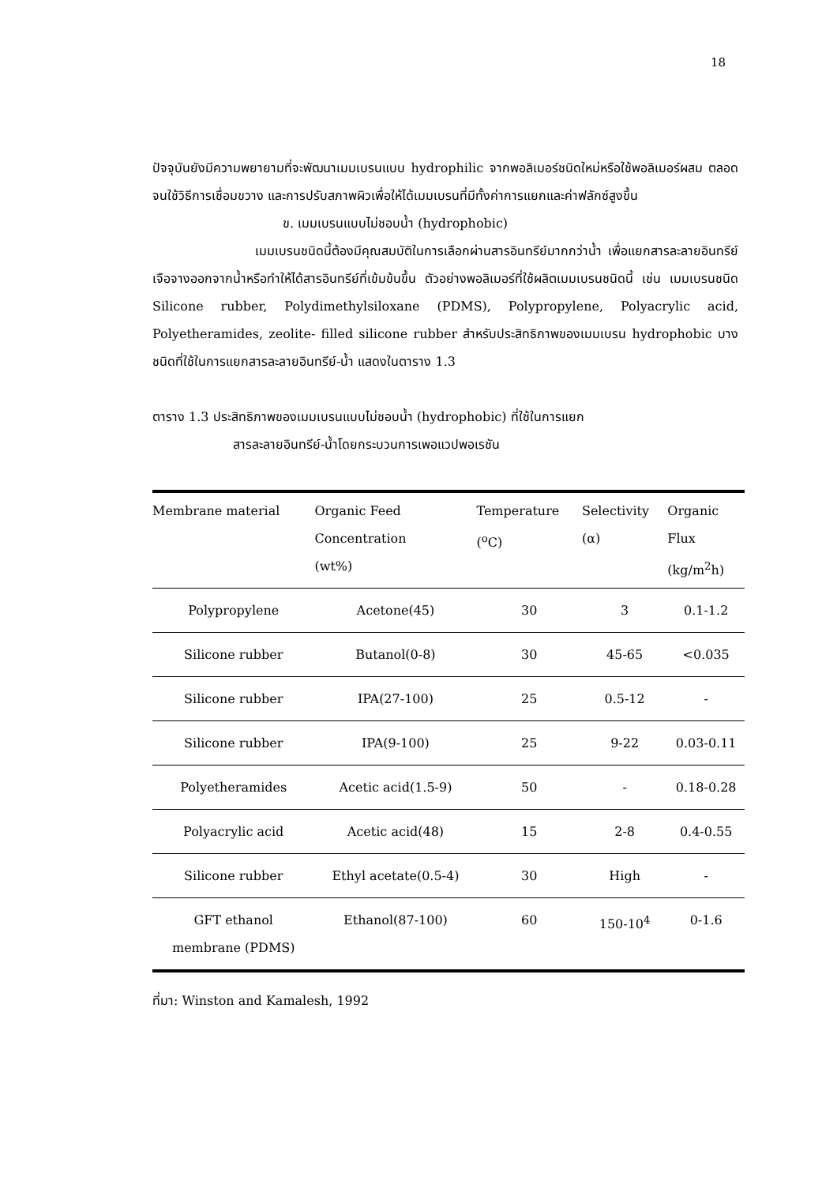18
ปัจจุบันยังมีความพยายามที่จะพัฒนาเมมเบรนแบบ hydrophilic จากพอลิเมอร์ชนิดใหม่หรือใช้พอลิเมอร์ผสม ตลอดจนใช้วิธีการเชื่อมขวาง และการปรับสภาพผิวเพื่อให้ได้เมมเบรนที่มีทั้งค่าการแยกและค่าฟลักซ์สูงขึ้น
ข. เมมเบรนแบบไม่ชอบน้ำ (hydrophobic)
เมมเบรนชนิดนี้ต้องมีคุณสมบัติในการเลือกผ่านสารอินทรีย์มากกว่าน้ำ เพื่อแยกสารละลายอินทรีย์เจือจางออกจากน้ำหรือทำให้ได้สารอินทรีย์ที่เข้มข้นขึ้น ตัวอย่างพอลิเมอร์ที่ใช้ผลิตเมมเบรนชนิดนี้ เช่น เมมเบรนชนิด Silicone rubber, Polydimethylsiloxane (PDMS), Polypropylene, Polyacrylic acid, Polyetheramides, zeolite- filled silicone rubber สำหรับประสิทธิภาพของเมมเบรน hydrophobic บางชนิดที่ใช้ในการแยกสารละลายอินทรีย์-น้ำ แสดงในตาราง 1.3
ตาราง 1.3 ประสิทธิภาพของเมมเบรนแบบไม่ชอบน้ำ (hydrophobic) ที่ใช้ในการแยก
สารละลายอินทรีย์-น้ำโดยกระบวนการเพอแวปพอเรชัน
| Membrane material | Organic Feed Concentration (wt%) | Temperature (<sup>o</sup>C) | Selectivity (α) | Organic Flux (kg/m<sup>2</sup>h) |
| --- | --- | --- | --- | --- |
| Polypropylene | Acetone(45) | 30 | 3 | 0.1-1.2 |
| Silicone rubber | Butanol(0-8) | 30 | 45-65 | <0.035 |
| Silicone rubber | IPA(27-100) | 25 | 0.5-12 | - |
| Silicone rubber | IPA(9-100) | 25 | 9-22 | 0.03-0.11 |
| Polyetheramides | Acetic acid(1.5-9) | 50 | - | 0.18-0.28 |
| Polyacrylic acid | Acetic acid(48) | 15 | 2-8 | 0.4-0.55 |
| Silicone rubber | Ethyl acetate(0.5-4) | 30 | High | - |
| GFT ethanol membrane (PDMS) | Ethanol(87-100) | 60 | 150-10<sup>4</sup> | 0-1.6 |
ที่มา: Winston and Kamalesh, 1992